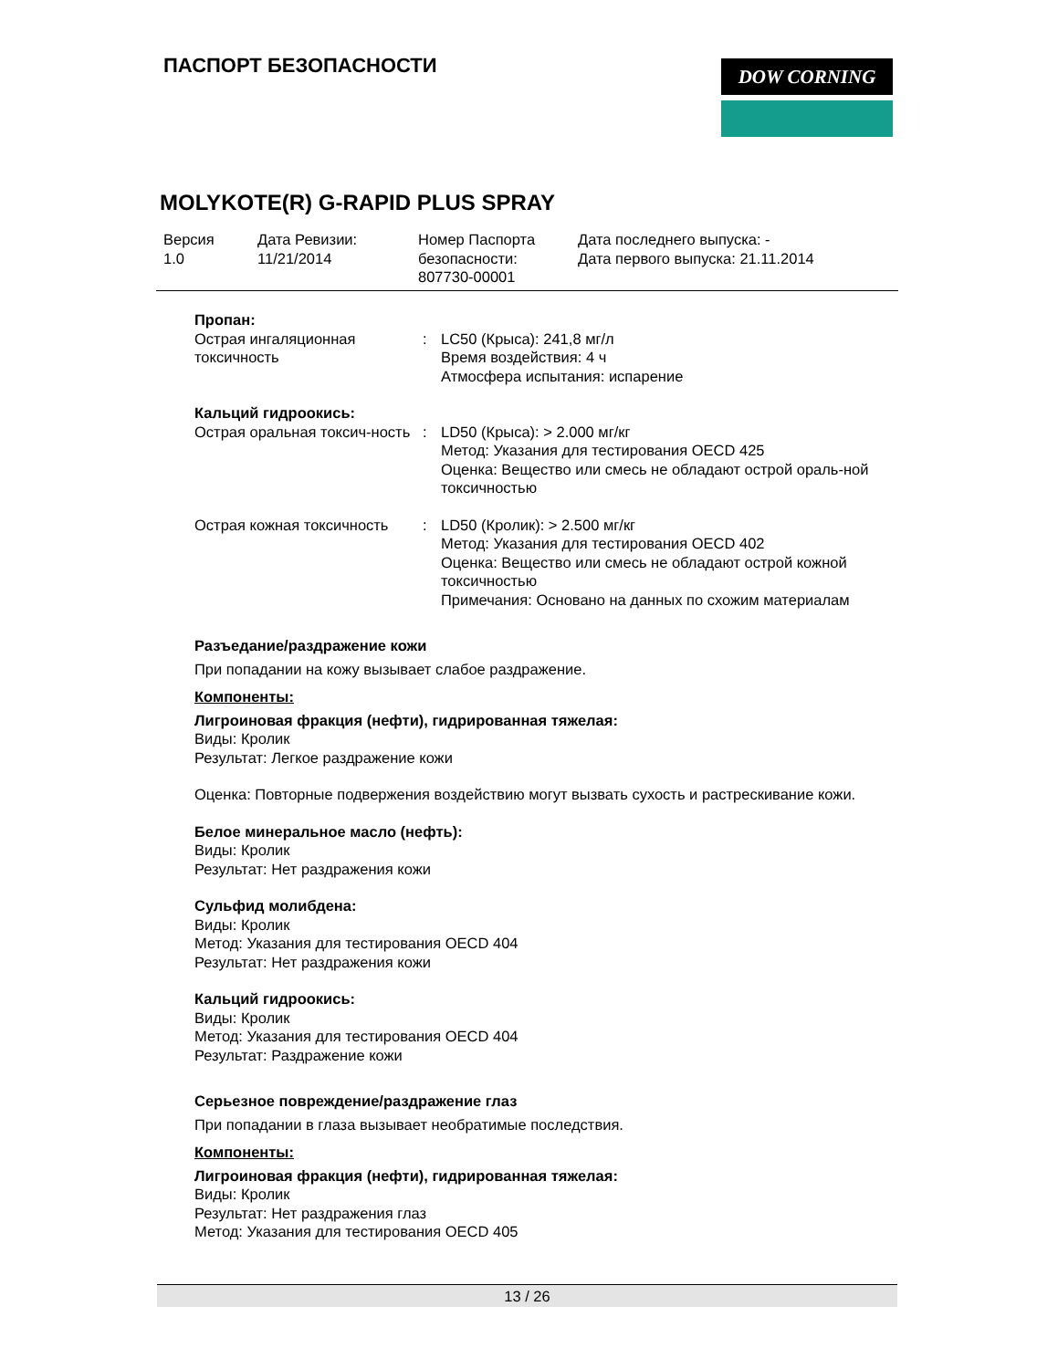ПАСПОРТ БЕЗОПАСНОСТИ DOW CORNING
MOLYKOTE(R) G-RAPID PLUS SPRAY
Версия
1.0
Дата Ревизии:
11/21/2014
Номер Паспорта
безопасности:
807730-00001
Дата последнего выпуска: -
Дата первого выпуска: 21.11.2014
Пропан:
Острая ингаляционная токсичность
: LC50 (Крыса): 241,8 мг/л
Время воздействия: 4 ч
Атмосфера испытания: испарение
Кальций гидроокись:
Острая оральная токсич-ность
: LD50 (Крыса): > 2.000 мг/кг
Метод: Указания для тестирования OECD 425
Оценка: Вещество или смесь не обладают острой ораль-ной токсичностью
Острая кожная токсичность : LD50 (Кролик): > 2.500 мг/кг
Метод: Указания для тестирования OECD 402
Оценка: Вещество или смесь не обладают острой кожной токсичностью
Примечания: Основано на данных по схожим материалам
Разъедание/раздражение кожи
При попадании на кожу вызывает слабое раздражение.
Компоненты:
Лигроиновая фракция (нефти), гидрированная тяжелая:
Виды: Кролик
Результат: Легкое раздражение кожи
Оценка: Повторные подвержения воздействию могут вызвать сухость и растрескивание кожи.
Белое минеральное масло (нефть):
Виды: Кролик
Результат: Нет раздражения кожи
Сульфид молибдена:
Виды: Кролик
Метод: Указания для тестирования OECD 404
Результат: Нет раздражения кожи
Кальций гидроокись:
Виды: Кролик
Метод: Указания для тестирования OECD 404
Результат: Раздражение кожи
Серьезное повреждение/раздражение глаз
При попадании в глаза вызывает необратимые последствия.
Компоненты:
Лигроиновая фракция (нефти), гидрированная тяжелая:
Виды: Кролик
Результат: Нет раздражения глаз
Метод: Указания для тестирования OECD 405
13 / 26